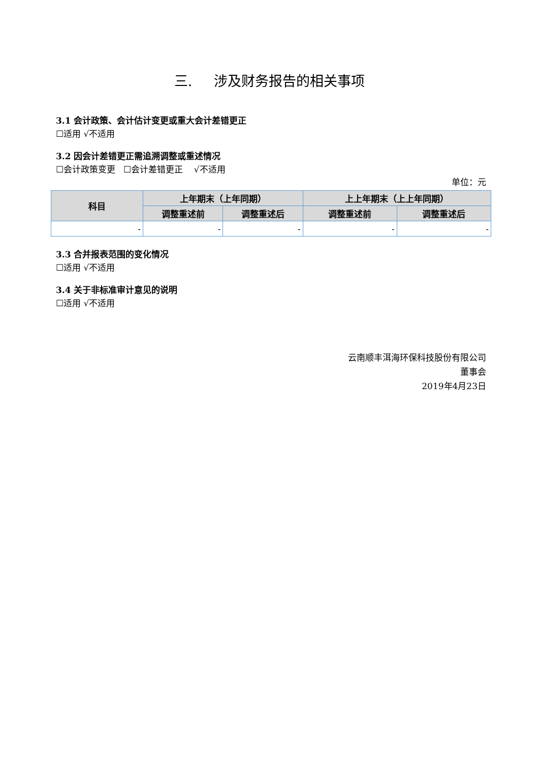三. 涉及财务报告的相关事项
3.1 会计政策、会计估计变更或重大会计差错更正
☐适用 √不适用
3.2 因会计差错更正需追溯调整或重述情况
☐会计政策变更 ☐会计差错更正 √不适用
单位：元
| 科目 | 上年期末（上年同期） | | 上上年期末（上上年同期） | |
| --- | --- | --- | --- | --- |
| | 调整重述前 | 调整重述后 | 调整重述前 | 调整重述后 |
| - | - | - | - | - |
3.3 合并报表范围的变化情况
☐适用 √不适用
3.4 关于非标准审计意见的说明
☐适用 √不适用
云南顺丰洱海环保科技股份有限公司
董事会
2019年4月23日